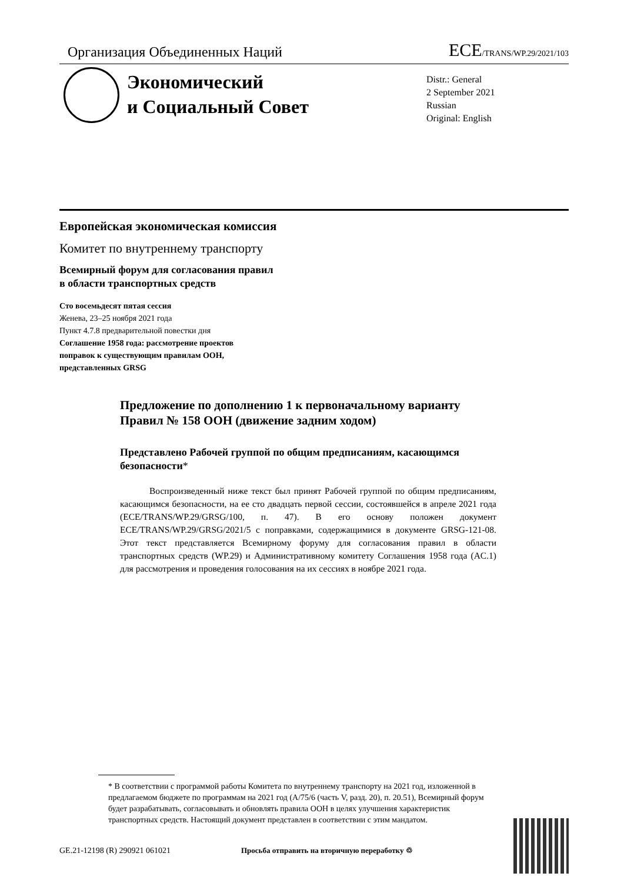Организация Объединенных Наций ECE/TRANS/WP.29/2021/103
Экономический
и Социальный Совет
Distr.: General
2 September 2021
Russian
Original: English
Европейская экономическая комиссия
Комитет по внутреннему транспорту
Всемирный форум для согласования правил
в области транспортных средств
Сто восемьдесят пятая сессия
Женева, 23–25 ноября 2021 года
Пункт 4.7.8 предварительной повестки дня
Соглашение 1958 года: рассмотрение проектов
поправок к существующим правилам ООН,
представленных GRSG
Предложение по дополнению 1 к первоначальному варианту Правил № 158 ООН (движение задним ходом)
Представлено Рабочей группой по общим предписаниям, касающимся безопасности*
Воспроизведенный ниже текст был принят Рабочей группой по общим предписаниям, касающимся безопасности, на ее сто двадцать первой сессии, состоявшейся в апреле 2021 года (ECE/TRANS/WP.29/GRSG/100, п. 47). В его основу положен документ ECE/TRANS/WP.29/GRSG/2021/5 с поправками, содержащимися в документе GRSG-121-08. Этот текст представляется Всемирному форуму для согласования правил в области транспортных средств (WP.29) и Административному комитету Соглашения 1958 года (AC.1) для рассмотрения и проведения голосования на их сессиях в ноябре 2021 года.
* В соответствии с программой работы Комитета по внутреннему транспорту на 2021 год, изложенной в предлагаемом бюджете по программам на 2021 год (A/75/6 (часть V, разд. 20), п. 20.51), Всемирный форум будет разрабатывать, согласовывать и обновлять правила ООН в целях улучшения характеристик транспортных средств. Настоящий документ представлен в соответствии с этим мандатом.
GE.21-12198 (R) 290921 061021 Просьба отправить на вторичную переработку ♲